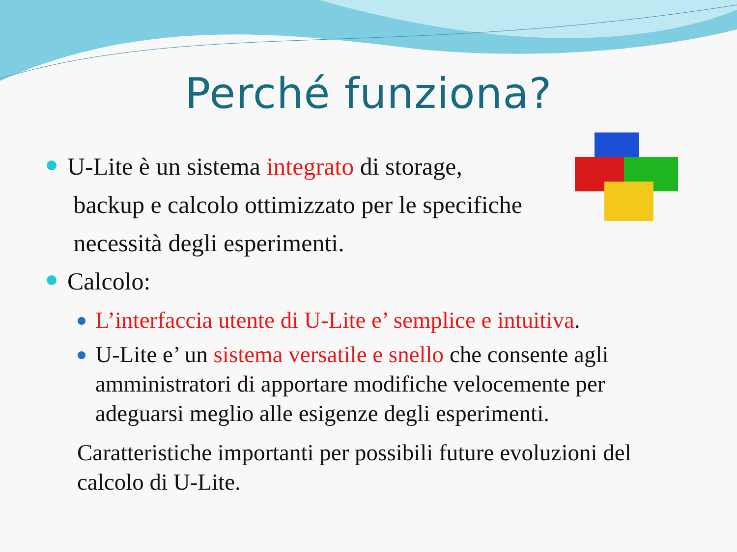Perché funziona?
U-Lite è un sistema integrato di storage,
backup e calcolo ottimizzato per le specifiche
necessità degli esperimenti.
Calcolo:
L’interfaccia utente di U-Lite e’ semplice e intuitiva.
U-Lite e’ un sistema versatile e snello che consente agli amministratori di apportare modifiche velocemente per adeguarsi meglio alle esigenze degli esperimenti.
Caratteristiche importanti per possibili future evoluzioni del calcolo di U-Lite.